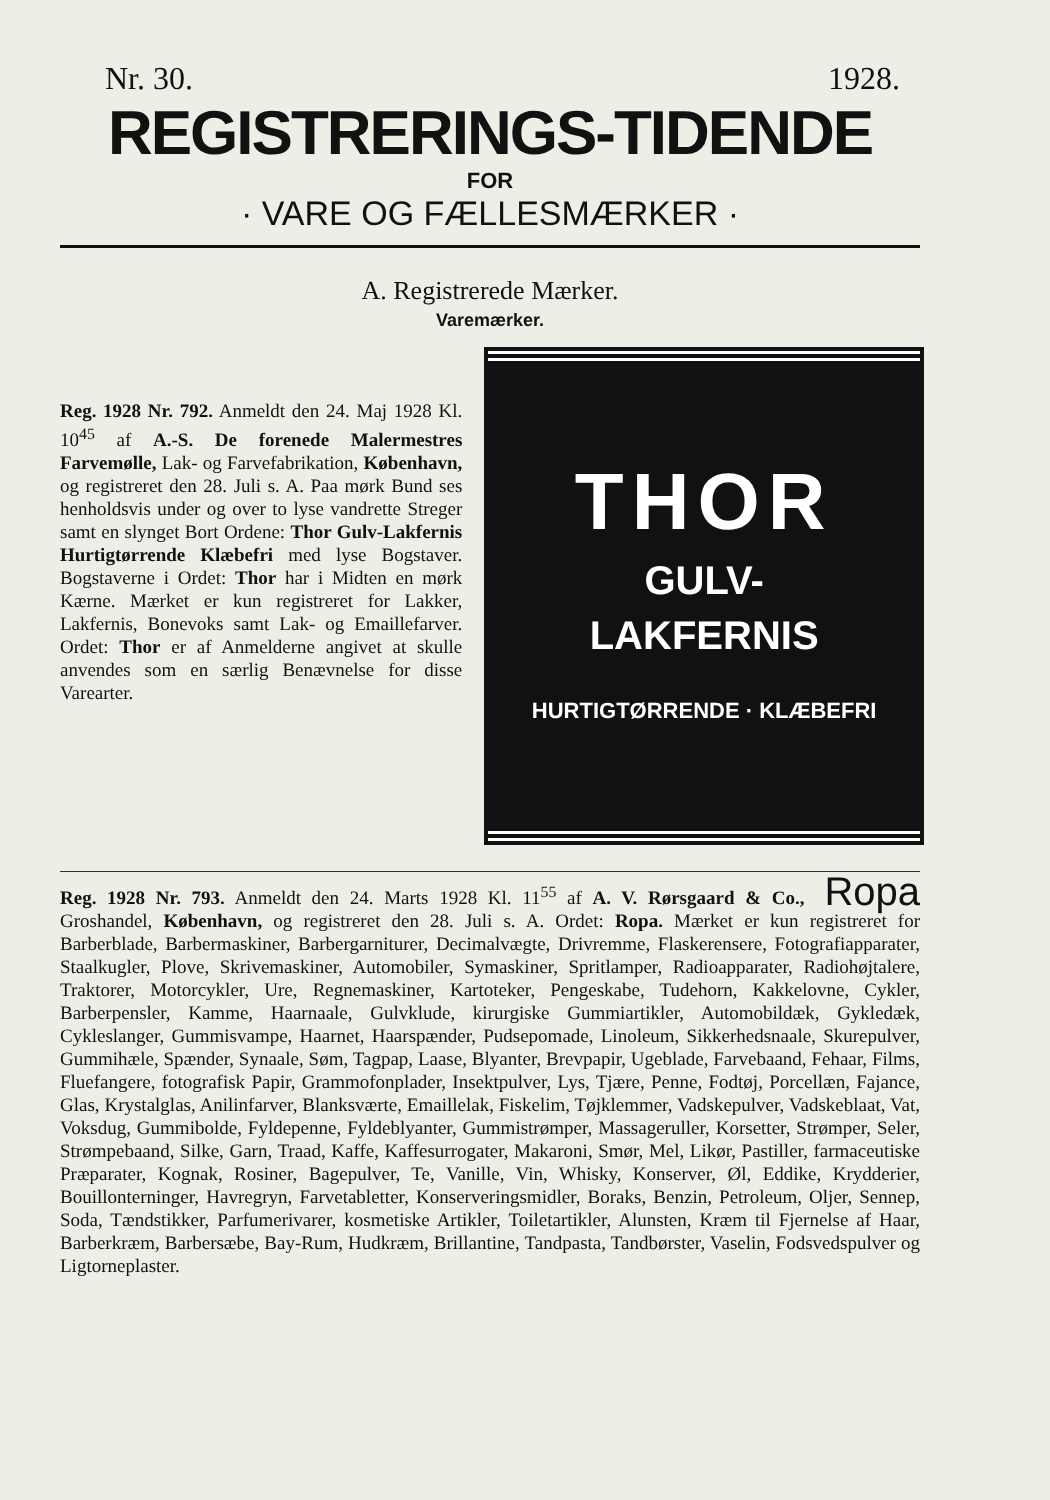Nr. 30. 1928.
REGISTRERINGS-TIDENDE
FOR
· VARE OG FÆLLESMÆRKER ·
A. Registrerede Mærker.
Varemærker.
Reg. 1928 Nr. 792. Anmeldt den 24. Maj 1928 Kl. 10<sup>45</sup> af A.-S. De forenede Malermestres Farvemølle, Lak- og Farvefabrikation, København, og registreret den 28. Juli s. A. Paa mørk Bund ses henholdsvis under og over to lyse vandrette Streger samt en slynget Bort Ordene: Thor Gulv-Lakfernis Hurtigtørrende Klæbefri med lyse Bogstaver. Bogstaverne i Ordet: Thor har i Midten en mørk Kærne. Mærket er kun registreret for Lakker, Lakfernis, Bonevoks samt Lak- og Emaillefarver. Ordet: Thor er af Anmelderne angivet at skulle anvendes som en særlig Benævnelse for disse Varearter.
THOR
GULV-
LAKFERNIS
HURTIGTØRRENDE · KLÆBEFRI
Ropa Reg. 1928 Nr. 793. Anmeldt den 24. Marts 1928 Kl. 11<sup>55</sup> af A. V. Rørsgaard & Co., Groshandel, København, og registreret den 28. Juli s. A. Ordet: Ropa. Mærket er kun registreret for Barberblade, Barbermaskiner, Barbergarniturer, Decimalvægte, Drivremme, Flaskerensere, Fotografiapparater, Staalkugler, Plove, Skrivemaskiner, Automobiler, Symaskiner, Spritlamper, Radioapparater, Radiohøjtalere, Traktorer, Motorcykler, Ure, Regnemaskiner, Kartoteker, Pengeskabe, Tudehorn, Kakkelovne, Cykler, Barberpensler, Kamme, Haarnaale, Gulvklude, kirurgiske Gummiartikler, Automobildæk, Gykledæk, Cykleslanger, Gummisvampe, Haarnet, Haarspænder, Pudsepomade, Linoleum, Sikkerhedsnaale, Skurepulver, Gummihæle, Spænder, Synaale, Søm, Tagpap, Laase, Blyanter, Brevpapir, Ugeblade, Farvebaand, Fehaar, Films, Fluefangere, fotografisk Papir, Grammofonplader, Insektpulver, Lys, Tjære, Penne, Fodtøj, Porcellæn, Fajance, Glas, Krystalglas, Anilinfarver, Blanksværte, Emaillelak, Fiskelim, Tøjklemmer, Vadskepulver, Vadskeblaat, Vat, Voksdug, Gummibolde, Fyldepenne, Fyldeblyanter, Gummistrømper, Massageruller, Korsetter, Strømper, Seler, Strømpebaand, Silke, Garn, Traad, Kaffe, Kaffesurrogater, Makaroni, Smør, Mel, Likør, Pastiller, farmaceutiske Præparater, Kognak, Rosiner, Bagepulver, Te, Vanille, Vin, Whisky, Konserver, Øl, Eddike, Krydderier, Bouillonterninger, Havregryn, Farvetabletter, Konserveringsmidler, Boraks, Benzin, Petroleum, Oljer, Sennep, Soda, Tændstikker, Parfumerivarer, kosmetiske Artikler, Toiletartikler, Alunsten, Kræm til Fjernelse af Haar, Barberkræm, Barbersæbe, Bay-Rum, Hudkræm, Brillantine, Tandpasta, Tandbørster, Vaselin, Fodsvedspulver og Ligtorneplaster.